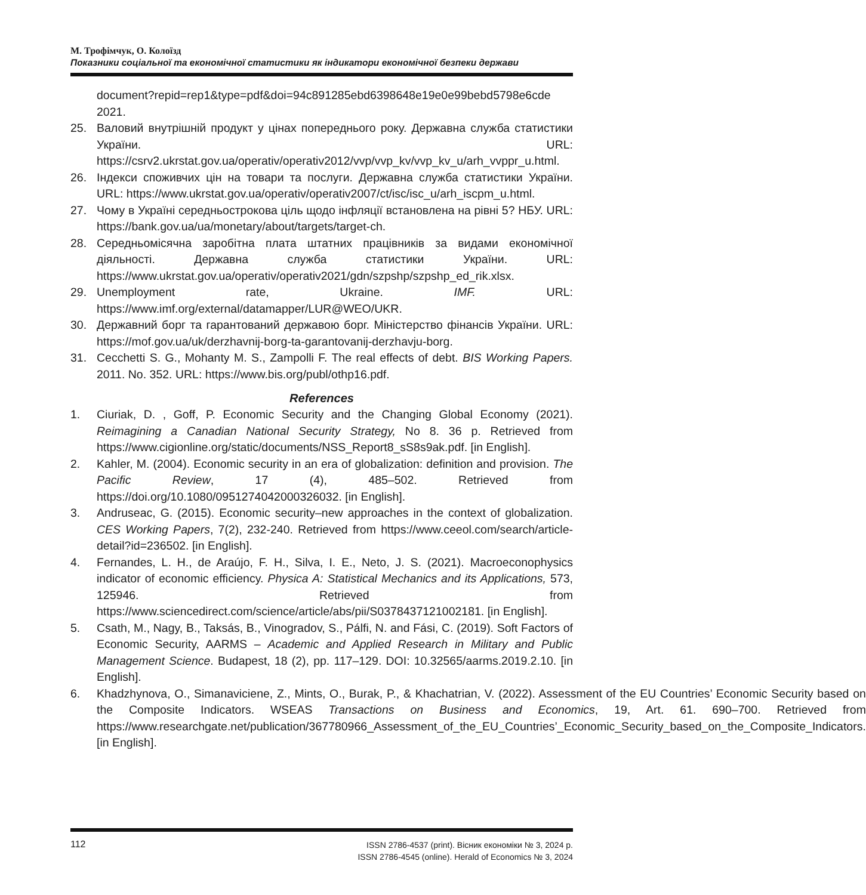М. Трофімчук, О. Колоїзд
Показники соціальної та економічної статистики як індикатори економічної безпеки держави
document?repid=rep1&type=pdf&doi=94c891285ebd6398648e19e0e99bebd5798e6cde 2021.
25. Валовий внутрішній продукт у цінах попереднього року. Державна служба статистики України. URL: https://csrv2.ukrstat.gov.ua/operativ/operativ2012/vvp/vvp_kv/vvp_kv_u/arh_vvppr_u.html.
26. Індекси споживчих цін на товари та послуги. Державна служба статистики України. URL: https://www.ukrstat.gov.ua/operativ/operativ2007/ct/isc/isc_u/arh_iscpm_u.html.
27. Чому в Україні середньострокова ціль щодо інфляції встановлена на рівні 5? НБУ. URL: https://bank.gov.ua/ua/monetary/about/targets/target-ch.
28. Середньомісячна заробітна плата штатних працівників за видами економічної діяльності. Державна служба статистики України. URL: https://www.ukrstat.gov.ua/operativ/operativ2021/gdn/szpshp/szpshp_ed_rik.xlsx.
29. Unemployment rate, Ukraine. IMF. URL: https://www.imf.org/external/datamapper/LUR@WEO/UKR.
30. Державний борг та гарантований державою борг. Міністерство фінансів України. URL: https://mof.gov.ua/uk/derzhavnij-borg-ta-garantovanij-derzhavju-borg.
31. Cecchetti S. G., Mohanty M. S., Zampolli F. The real effects of debt. BIS Working Papers. 2011. No. 352. URL: https://www.bis.org/publ/othp16.pdf.
References
1. Ciuriak, D. , Goff, P. Economic Security and the Changing Global Economy (2021). Reimagining a Canadian National Security Strategy, No 8. 36 p. Retrieved from https://www.cigionline.org/static/documents/NSS_Report8_sS8s9ak.pdf. [in English].
2. Kahler, M. (2004). Economic security in an era of globalization: definition and provision. The Pacific Review, 17 (4), 485–502. Retrieved from https://doi.org/10.1080/0951274042000326032. [in English].
3. Andruseac, G. (2015). Economic security–new approaches in the context of globalization. CES Working Papers, 7(2), 232-240. Retrieved from https://www.ceeol.com/search/article-detail?id=236502. [in English].
4. Fernandes, L. H., de Araújo, F. H., Silva, I. E., Neto, J. S. (2021). Macroeconophysics indicator of economic efficiency. Physica A: Statistical Mechanics and its Applications, 573, 125946. Retrieved from https://www.sciencedirect.com/science/article/abs/pii/S0378437121002181. [in English].
5. Csath, M., Nagy, B., Taksás, B., Vinogradov, S., Pálfi, N. and Fási, C. (2019). Soft Factors of Economic Security, AARMS – Academic and Applied Research in Military and Public Management Science. Budapest, 18 (2), pp. 117–129. DOI: 10.32565/aarms.2019.2.10. [in English].
6. Khadzhynova, O., Simanaviciene, Z., Mints, O., Burak, P., & Khachatrian, V. (2022). Assessment of the EU Countries’ Economic Security based on the Composite Indicators. WSEAS Transactions on Business and Economics, 19, Art. 61. 690–700. Retrieved from https://www.researchgate.net/publication/367780966_Assessment_of_the_EU_Countries’_Economic_Security_based_on_the_Composite_Indicators. [in English].
112
ISSN 2786-4537 (print). Вісник економіки № 3, 2024 р.
ISSN 2786-4545 (online). Herald of Economics № 3, 2024